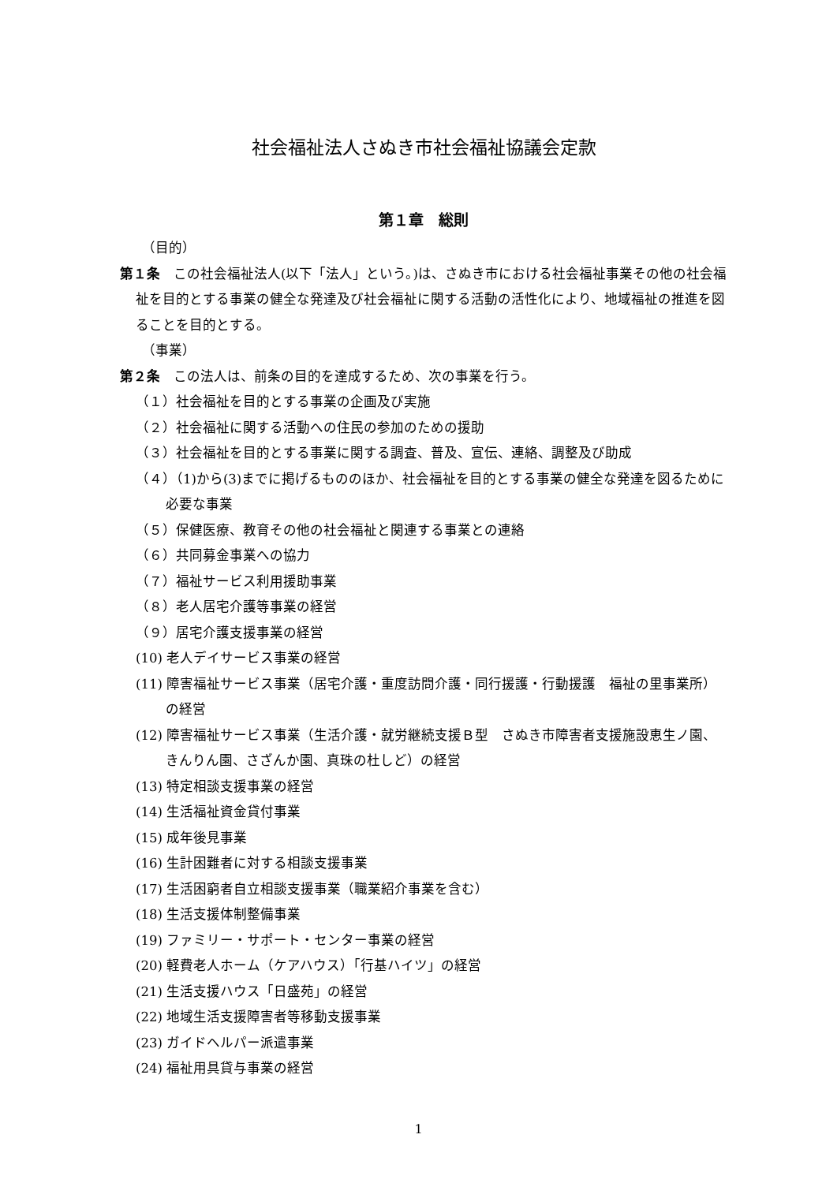社会福祉法人さぬき市社会福祉協議会定款
第１章　総則
（目的）
第１条　この社会福祉法人(以下「法人」という。)は、さぬき市における社会福祉事業その他の社会福祉を目的とする事業の健全な発達及び社会福祉に関する活動の活性化により、地域福祉の推進を図ることを目的とする。
（事業）
第２条　この法人は、前条の目的を達成するため、次の事業を行う。
（１）社会福祉を目的とする事業の企画及び実施
（２）社会福祉に関する活動への住民の参加のための援助
（３）社会福祉を目的とする事業に関する調査、普及、宣伝、連絡、調整及び助成
（４）（1)から(3)までに掲げるもののほか、社会福祉を目的とする事業の健全な発達を図るために必要な事業
（５）保健医療、教育その他の社会福祉と関連する事業との連絡
（６）共同募金事業への協力
（７）福祉サービス利用援助事業
（８）老人居宅介護等事業の経営
（９）居宅介護支援事業の経営
(10) 老人デイサービス事業の経営
(11) 障害福祉サービス事業（居宅介護・重度訪問介護・同行援護・行動援護　福祉の里事業所）の経営
(12) 障害福祉サービス事業（生活介護・就労継続支援Ｂ型　さぬき市障害者支援施設恵生ノ園、きんりん園、さざんか園、真珠の杜しど）の経営
(13) 特定相談支援事業の経営
(14) 生活福祉資金貸付事業
(15) 成年後見事業
(16) 生計困難者に対する相談支援事業
(17) 生活困窮者自立相談支援事業（職業紹介事業を含む）
(18) 生活支援体制整備事業
(19) ファミリー・サポート・センター事業の経営
(20) 軽費老人ホーム（ケアハウス）「行基ハイツ」の経営
(21) 生活支援ハウス「日盛苑」の経営
(22) 地域生活支援障害者等移動支援事業
(23) ガイドヘルパー派遣事業
(24) 福祉用具貸与事業の経営
1